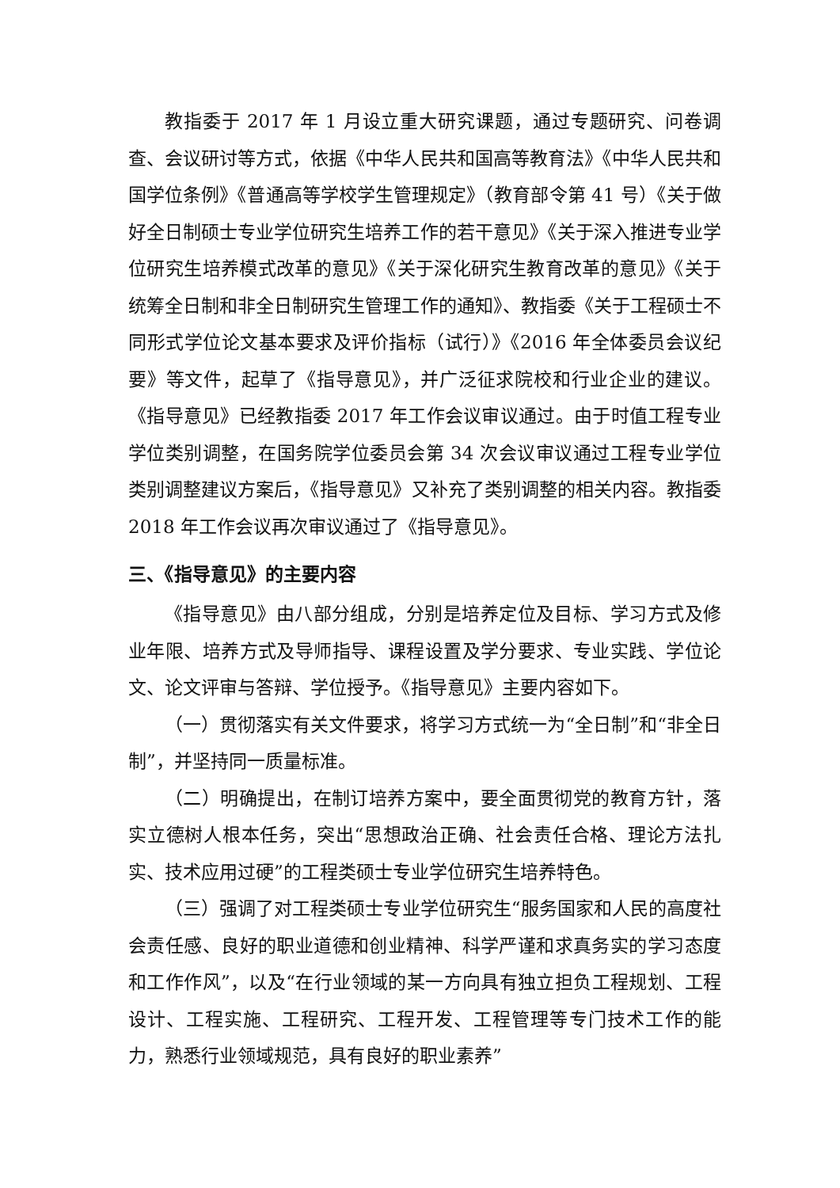教指委于 2017 年 1 月设立重大研究课题，通过专题研究、问卷调查、会议研讨等方式，依据《中华人民共和国高等教育法》《中华人民共和国学位条例》《普通高等学校学生管理规定》（教育部令第 41 号）《关于做好全日制硕士专业学位研究生培养工作的若干意见》《关于深入推进专业学位研究生培养模式改革的意见》《关于深化研究生教育改革的意见》《关于统筹全日制和非全日制研究生管理工作的通知》、教指委《关于工程硕士不同形式学位论文基本要求及评价指标（试行）》《2016 年全体委员会议纪要》等文件，起草了《指导意见》，并广泛征求院校和行业企业的建议。《指导意见》已经教指委 2017 年工作会议审议通过。由于时值工程专业学位类别调整，在国务院学位委员会第 34 次会议审议通过工程专业学位类别调整建议方案后，《指导意见》又补充了类别调整的相关内容。教指委 2018 年工作会议再次审议通过了《指导意见》。
三、《指导意见》的主要内容
《指导意见》由八部分组成，分别是培养定位及目标、学习方式及修业年限、培养方式及导师指导、课程设置及学分要求、专业实践、学位论文、论文评审与答辩、学位授予。《指导意见》主要内容如下。
（一）贯彻落实有关文件要求，将学习方式统一为“全日制”和“非全日制”，并坚持同一质量标准。
（二）明确提出，在制订培养方案中，要全面贯彻党的教育方针，落实立德树人根本任务，突出“思想政治正确、社会责任合格、理论方法扎实、技术应用过硬”的工程类硕士专业学位研究生培养特色。
（三）强调了对工程类硕士专业学位研究生“服务国家和人民的高度社会责任感、良好的职业道德和创业精神、科学严谨和求真务实的学习态度和工作作风”，以及“在行业领域的某一方向具有独立担负工程规划、工程设计、工程实施、工程研究、工程开发、工程管理等专门技术工作的能力，熟悉行业领域规范，具有良好的职业素养”